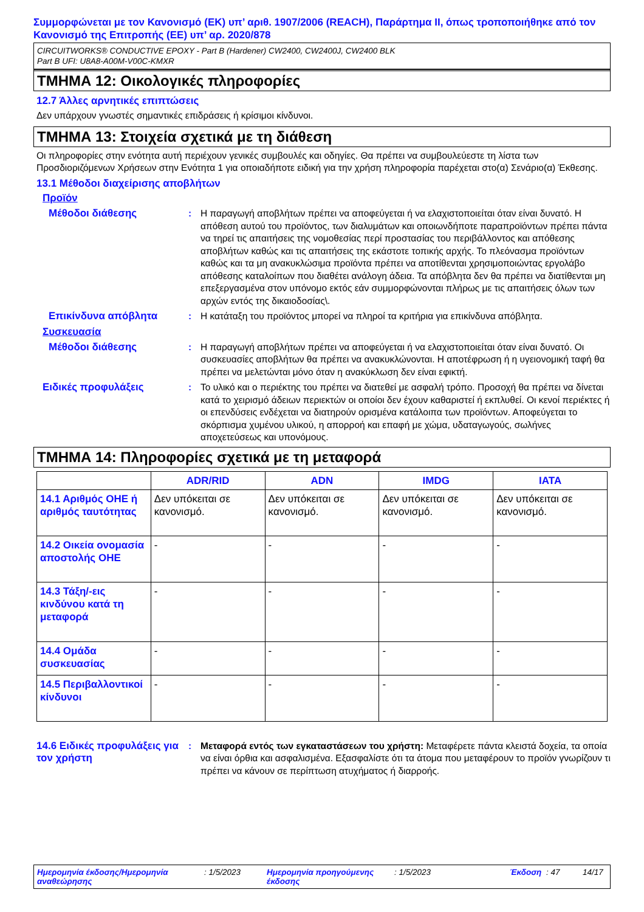Συμμορφώνεται με τον Κανονισμό (ΕΚ) υπ’ αριθ. 1907/2006 (REACH), Παράρτημα II, όπως τροποποιήθηκε από τον Κανονισμό της Επιτροπής (ΕΕ) υπ’ αρ. 2020/878
CIRCUITWORKS® CONDUCTIVE EPOXY - Part B (Hardener) CW2400, CW2400J, CW2400 BLK
Part B UFI: U8A8-A00M-V00C-KMXR
ΤΜΗΜΑ 12: Οικολογικές πληροφορίες
12.7 Άλλες αρνητικές επιπτώσεις
Δεν υπάρχουν γνωστές σημαντικές επιδράσεις ή κρίσιμοι κίνδυνοι.
ΤΜΗΜΑ 13: Στοιχεία σχετικά με τη διάθεση
Οι πληροφορίες στην ενότητα αυτή περιέχουν γενικές συμβουλές και οδηγίες. Θα πρέπει να συμβουλεύεστε τη λίστα των Προσδιοριζόμενων Χρήσεων στην Ενότητα 1 για οποιαδήποτε ειδική για την χρήση πληροφορία παρέχεται στο(α) Σενάριο(α) Έκθεσης.
13.1 Μέθοδοι διαχείρισης αποβλήτων
Προϊόν
Μέθοδοι διάθεσης : Η παραγωγή αποβλήτων πρέπει να αποφεύγεται ή να ελαχιστοποιείται όταν είναι δυνατό. Η απόθεση αυτού του προϊόντος, των διαλυμάτων και οποιωνδήποτε παραπροϊόντων πρέπει πάντα να τηρεί τις απαιτήσεις της νομοθεσίας περί προστασίας του περιβάλλοντος και απόθεσης αποβλήτων καθώς και τις απαιτήσεις της εκάστοτε τοπικής αρχής. Το πλεόνασμα προϊόντων καθώς και τα μη ανακυκλώσιμα προϊόντα πρέπει να αποτίθενται χρησιμοποιώντας εργολάβο απόθεσης καταλοίπων που διαθέτει ανάλογη άδεια. Τα απόβλητα δεν θα πρέπει να διατίθενται μη επεξεργασμένα στον υπόνομο εκτός εάν συμμορφώνονται πλήρως με τις απαιτήσεις όλων των αρχών εντός της δικαιοδοσίας\.
Επικίνδυνα απόβλητα : Η κατάταξη του προϊόντος μπορεί να πληροί τα κριτήρια για επικίνδυνα απόβλητα.
Συσκευασία
Μέθοδοι διάθεσης : Η παραγωγή αποβλήτων πρέπει να αποφεύγεται ή να ελαχιστοποιείται όταν είναι δυνατό. Οι συσκευασίες αποβλήτων θα πρέπει να ανακυκλώνονται. Η αποτέφρωση ή η υγειονομική ταφή θα πρέπει να μελετώνται μόνο όταν η ανακύκλωση δεν είναι εφικτή.
Ειδικές προφυλάξεις : Το υλικό και ο περιέκτης του πρέπει να διατεθεί με ασφαλή τρόπο. Προσοχή θα πρέπει να δίνεται κατά το χειρισμό άδειων περιεκτών οι οποίοι δεν έχουν καθαριστεί ή εκπλυθεί. Οι κενοί περιέκτες ή οι επενδύσεις ενδέχεται να διατηρούν ορισμένα κατάλοιπα των προϊόντων. Αποφεύγεται το σκόρπισμα χυμένου υλικού, η απορροή και επαφή με χώμα, υδαταγωγούς, σωλήνες αποχετεύσεως και υπονόμους.
ΤΜΗΜΑ 14: Πληροφορίες σχετικά με τη μεταφορά
| | ADR/RID | ADN | IMDG | IATA |
| --- | --- | --- | --- | --- |
| 14.1 Αριθμός ΟΗΕ ή αριθμός ταυτότητας | Δεν υπόκειται σε κανονισμό. | Δεν υπόκειται σε κανονισμό. | Δεν υπόκειται σε κανονισμό. | Δεν υπόκειται σε κανονισμό. |
| 14.2 Οικεία ονομασία αποστολής ΟΗΕ | - | - | - | - |
| 14.3 Τάξη/-εις κινδύνου κατά τη μεταφορά | - | - | - | - |
| 14.4 Ομάδα συσκευασίας | - | - | - | - |
| 14.5 Περιβαλλοντικοί κίνδυνοι | - | - | - | - |
14.6 Ειδικές προφυλάξεις για τον χρήστη
: Μεταφορά εντός των εγκαταστάσεων του χρήστη: Μεταφέρετε πάντα κλειστά δοχεία, τα οποία να είναι όρθια και ασφαλισμένα. Εξασφαλίστε ότι τα άτομα που μεταφέρουν το προϊόν γνωρίζουν τι πρέπει να κάνουν σε περίπτωση ατυχήματος ή διαρροής.
Ημερομηνία έκδοσης/Ημερομηνία αναθεώρησης: 1/5/2023 Ημερομηνία προηγούμενης έκδοσης: 1/5/2023 Έκδοση: 47 14/17